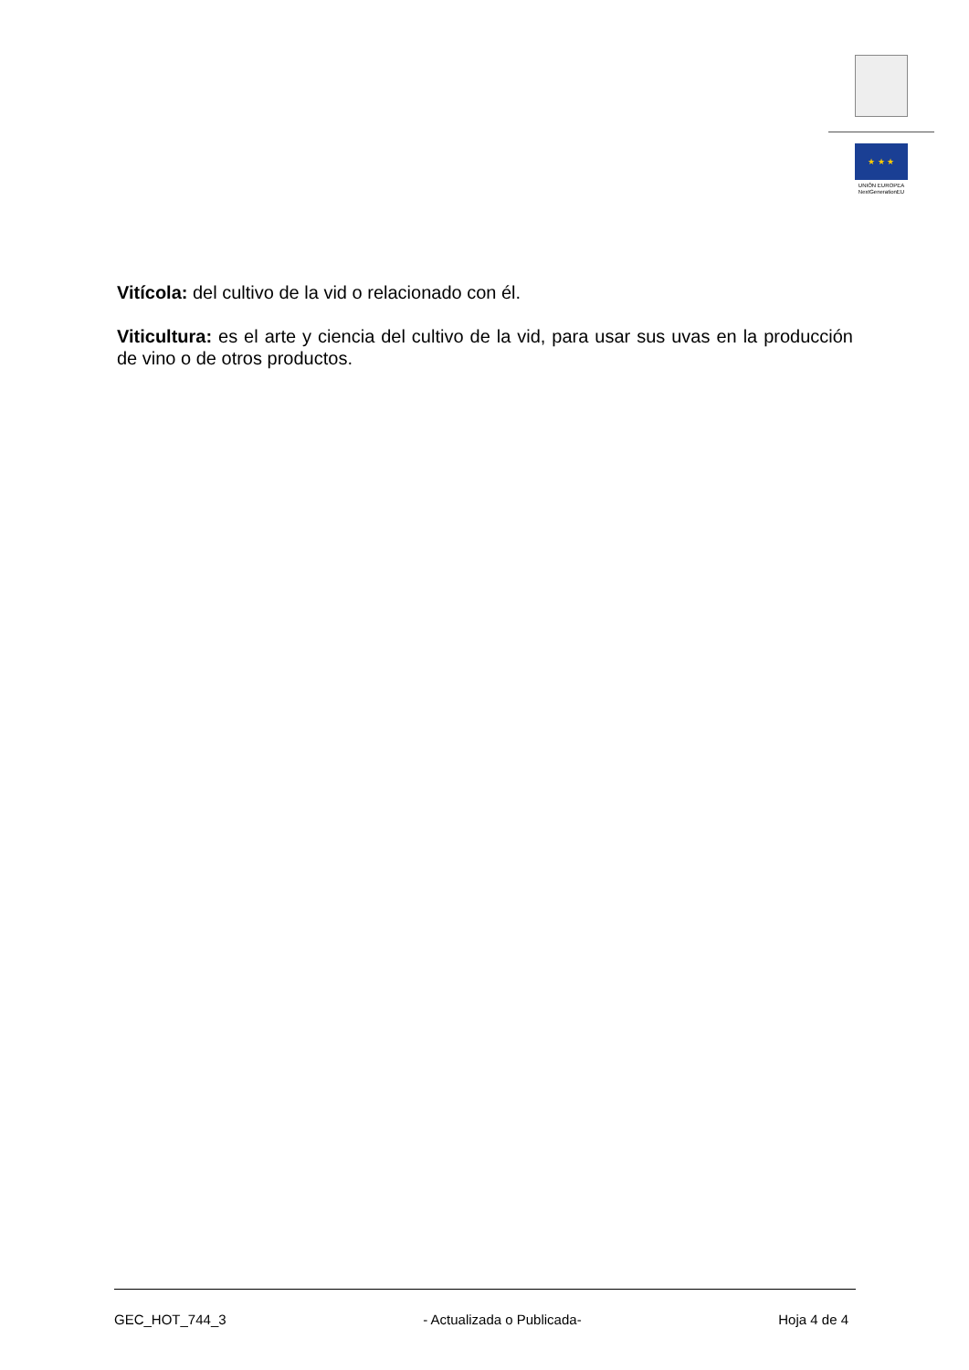★ ★ ★
UNIÓN EUROPEA
NextGenerationEU
Vitícola: del cultivo de la vid o relacionado con él.
Viticultura: es el arte y ciencia del cultivo de la vid, para usar sus uvas en la producción de vino o de otros productos.
GEC_HOT_744_3 - Actualizada o Publicada- Hoja 4 de 4